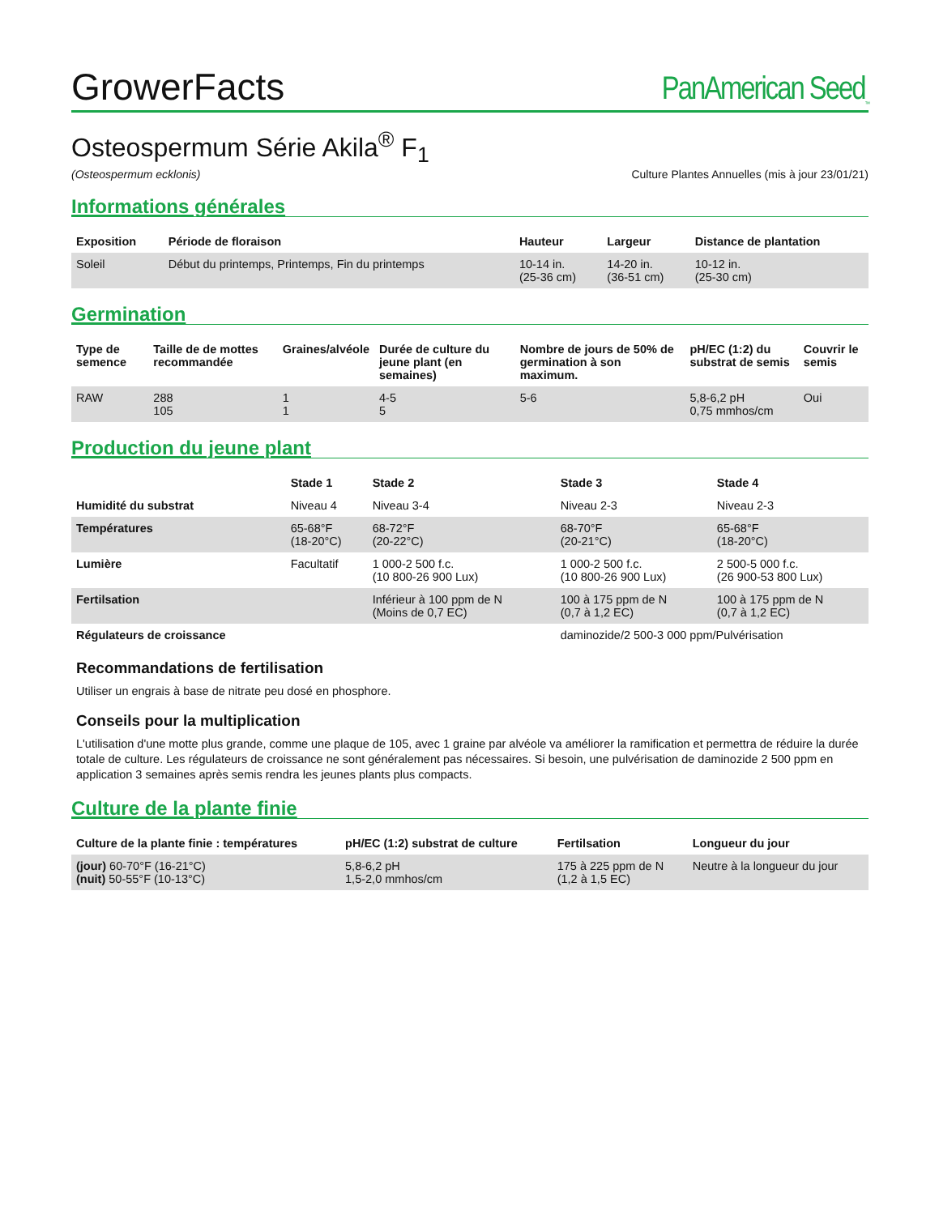GrowerFacts PanAmerican Seed<sub>™</sub>
Osteospermum Série Akila<sup>®</sup> F<sub>1</sub>
(Osteospermum ecklonis) Culture Plantes Annuelles (mis à jour 23/01/21)
Informations générales
| Exposition | Période de floraison | Hauteur | Largeur | Distance de plantation |
| --- | --- | --- | --- | --- |
| Soleil | Début du printemps, Printemps, Fin du printemps | 10-14 in. (25-36 cm) | 14-20 in. (36-51 cm) | 10-12 in. (25-30 cm) |
Germination
| Type de semence | Taille de de mottes recommandée | Graines/alvéole | Durée de culture du jeune plant (en semaines) | Nombre de jours de 50% de germination à son maximum. | pH/EC (1:2) du substrat de semis | Couvrir le semis |
| --- | --- | --- | --- | --- | --- | --- |
| RAW | 288 105 | 1 1 | 4-5 5 | 5-6 | 5,8-6,2 pH 0,75 mmhos/cm | Oui |
Production du jeune plant
| | Stade 1 | Stade 2 | Stade 3 | Stade 4 |
| --- | --- | --- | --- | --- |
| Humidité du substrat | Niveau 4 | Niveau 3-4 | Niveau 2-3 | Niveau 2-3 |
| Températures | 65-68°F (18-20°C) | 68-72°F (20-22°C) | 68-70°F (20-21°C) | 65-68°F (18-20°C) |
| Lumière | Facultatif | 1 000-2 500 f.c. (10 800-26 900 Lux) | 1 000-2 500 f.c. (10 800-26 900 Lux) | 2 500-5 000 f.c. (26 900-53 800 Lux) |
| Fertilsation | | Inférieur à 100 ppm de N (Moins de 0,7 EC) | 100 à 175 ppm de N (0,7 à 1,2 EC) | 100 à 175 ppm de N (0,7 à 1,2 EC) |
| Régulateurs de croissance | | | daminozide/2 500-3 000 ppm/Pulvérisation | |
Recommandations de fertilisation
Utiliser un engrais à base de nitrate peu dosé en phosphore.
Conseils pour la multiplication
L'utilisation d'une motte plus grande, comme une plaque de 105, avec 1 graine par alvéole va améliorer la ramification et permettra de réduire la durée totale de culture. Les régulateurs de croissance ne sont généralement pas nécessaires. Si besoin, une pulvérisation de daminozide 2 500 ppm en application 3 semaines après semis rendra les jeunes plants plus compacts.
Culture de la plante finie
| Culture de la plante finie : températures | pH/EC (1:2) substrat de culture | Fertilsation | Longueur du jour |
| --- | --- | --- | --- |
| (jour) 60-70°F (16-21°C) (nuit) 50-55°F (10-13°C) | 5,8-6,2 pH 1,5-2,0 mmhos/cm | 175 à 225 ppm de N (1,2 à 1,5 EC) | Neutre à la longueur du jour |